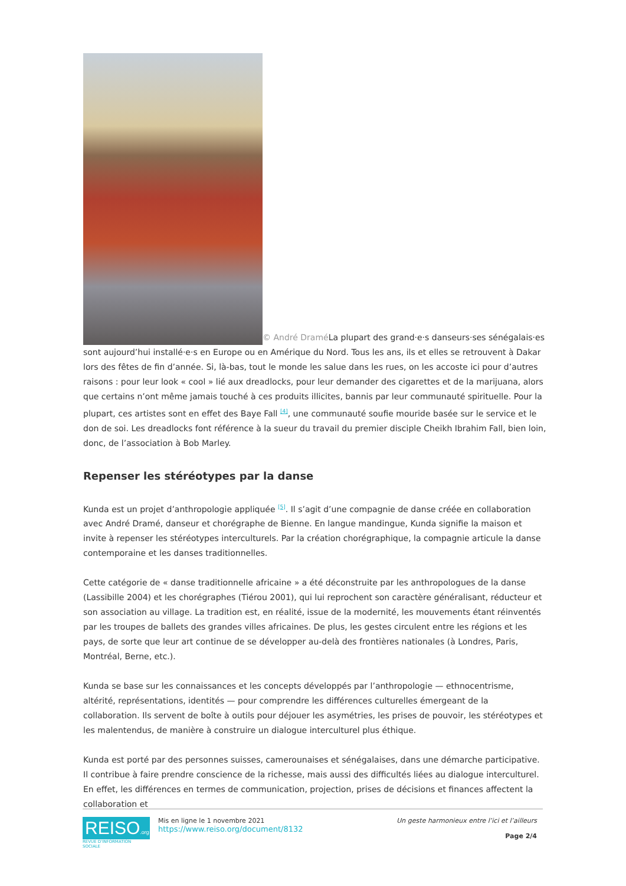© André Dramé La plupart des grand·e·s danseurs·ses sénégalais·es sont aujourd’hui installé·e·s en Europe ou en Amérique du Nord. Tous les ans, ils et elles se retrouvent à Dakar lors des fêtes de fin d’année. Si, là-bas, tout le monde les salue dans les rues, on les accoste ici pour d’autres raisons : pour leur look « cool » lié aux dreadlocks, pour leur demander des cigarettes et de la marijuana, alors que certains n’ont même jamais touché à ces produits illicites, bannis par leur communauté spirituelle. Pour la plupart, ces artistes sont en effet des Baye Fall <sup>[4]</sup>, une communauté soufie mouride basée sur le service et le don de soi. Les dreadlocks font référence à la sueur du travail du premier disciple Cheikh Ibrahim Fall, bien loin, donc, de l’association à Bob Marley.
Repenser les stéréotypes par la danse
Kunda est un projet d’anthropologie appliquée <sup>[5]</sup>. Il s’agit d’une compagnie de danse créée en collaboration avec André Dramé, danseur et chorégraphe de Bienne. En langue mandingue, Kunda signifie la maison et invite à repenser les stéréotypes interculturels. Par la création chorégraphique, la compagnie articule la danse contemporaine et les danses traditionnelles.
Cette catégorie de « danse traditionnelle africaine » a été déconstruite par les anthropologues de la danse (Lassibille 2004) et les chorégraphes (Tiérou 2001), qui lui reprochent son caractère généralisant, réducteur et son association au village. La tradition est, en réalité, issue de la modernité, les mouvements étant réinventés par les troupes de ballets des grandes villes africaines. De plus, les gestes circulent entre les régions et les pays, de sorte que leur art continue de se développer au-delà des frontières nationales (à Londres, Paris, Montréal, Berne, etc.).
Kunda se base sur les connaissances et les concepts développés par l’anthropologie — ethnocentrisme, altérité, représentations, identités — pour comprendre les différences culturelles émergeant de la collaboration. Ils servent de boîte à outils pour déjouer les asymétries, les prises de pouvoir, les stéréotypes et les malentendus, de manière à construire un dialogue interculturel plus éthique.
Kunda est porté par des personnes suisses, camerounaises et sénégalaises, dans une démarche participative. Il contribue à faire prendre conscience de la richesse, mais aussi des difficultés liées au dialogue interculturel. En effet, les différences en termes de communication, projection, prises de décisions et finances affectent la collaboration et
REISO.org
REVUE D'INFORMATION SOCIALE
Mis en ligne le 1 novembre 2021
https://www.reiso.org/document/8132
Un geste harmonieux entre l’ici et l’ailleurs
Page 2/4